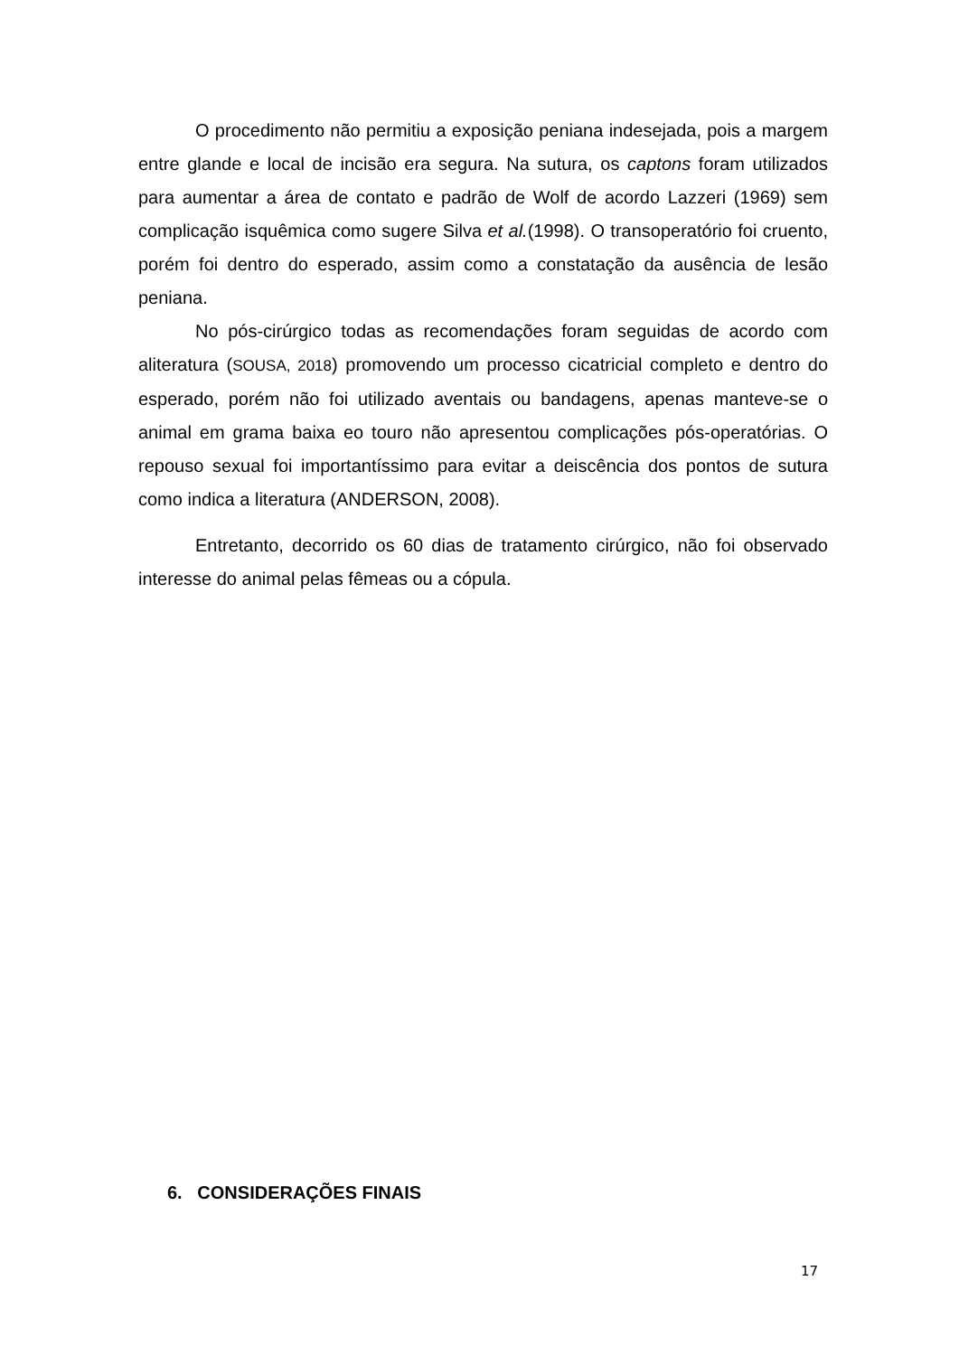O procedimento não permitiu a exposição peniana indesejada, pois a margem entre glande e local de incisão era segura. Na sutura, os captons foram utilizados para aumentar a área de contato e padrão de Wolf de acordo Lazzeri (1969) sem complicação isquêmica como sugere Silva et al.(1998). O transoperatório foi cruento, porém foi dentro do esperado, assim como a constatação da ausência de lesão peniana.
No pós-cirúrgico todas as recomendações foram seguidas de acordo com aliteratura (SOUSA, 2018) promovendo um processo cicatricial completo e dentro do esperado, porém não foi utilizado aventais ou bandagens, apenas manteve-se o animal em grama baixa eo touro não apresentou complicações pós-operatórias. O repouso sexual foi importantíssimo para evitar a deiscência dos pontos de sutura como indica a literatura (ANDERSON, 2008).
Entretanto, decorrido os 60 dias de tratamento cirúrgico, não foi observado interesse do animal pelas fêmeas ou a cópula.
6. CONSIDERAÇÕES FINAIS
17